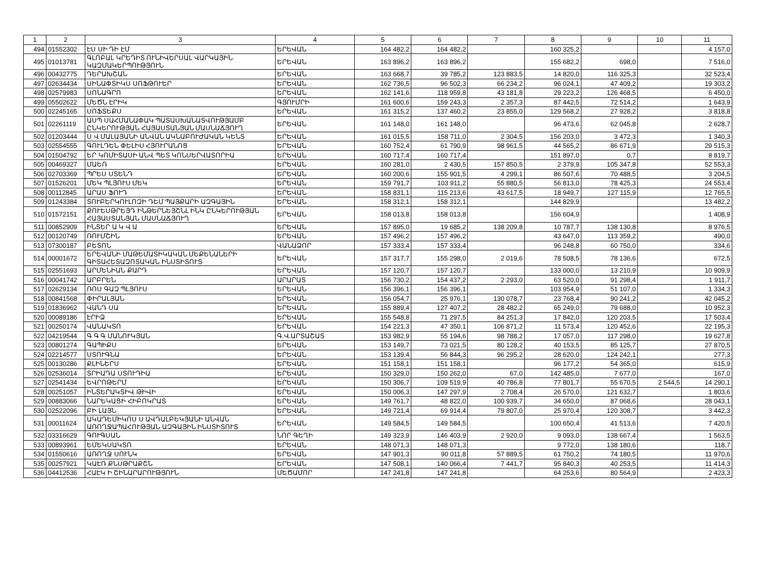| 1 | 2 | 3 | 4 | 5 | 6 | 7 | 8 | 9 | 10 | 11 |
| --- | --- | --- | --- | --- | --- | --- | --- | --- | --- | --- |
| 494 | 01552302 | ԷՍ ՍԻ ԴԻ ԷՄ | ԵՐԵՎԱՆ | 164 482,2 | 164 482,2 | | 160 325,2 | | | 4 157,0 |
| 495 | 01013781 | ԳԼՈԲԱԼ ԿՐԵԴԻՏ ՈՒՆԻՎԵՐՍԱԼ ՎԱՐԿԱՅԻՆ ԿԱԶՄԱԿԵՐՊՈՒԹՅՈՒՆ | ԵՐԵՎԱՆ | 163 896,2 | 163 896,2 | | 155 682,2 | 698,0 | | 7 516,0 |
| 496 | 00432775 | ԴԵՐԱԽՇԱՆ | ԵՐԵՎԱՆ | 163 668,7 | 39 785,2 | 123 883,5 | 14 820,0 | 116 325,3 | | 32 523,4 |
| 497 | 02634434 | ՍԻՆԱՓՏԻԿՍ ՍՈՖԹՈՒԵՐ | ԵՐԵՎԱՆ | 162 736,5 | 96 502,3 | 66 234,2 | 96 024,1 | 47 409,2 | | 19 303,2 |
| 498 | 02579983 | ՍՈՆԱԳՐՈ | ԵՐԵՎԱՆ | 162 141,6 | 118 959,8 | 43 181,8 | 29 223,2 | 126 468,5 | | 6 450,0 |
| 499 | 05502622 | ՄԵԾՆ ԷՐԻԿ | ԳՅՈՒՄՐԻ | 161 600,6 | 159 243,3 | 2 357,3 | 87 442,5 | 72 514,2 | | 1 643,9 |
| 500 | 02245165 | ՍՈՖՏԵՔՍ | ԵՐԵՎԱՆ | 161 315,2 | 137 460,2 | 23 855,0 | 129 568,2 | 27 928,2 | | 3 818,8 |
| 501 | 02261119 | ԱՍՊ ՍԱՀՄԱՆԱՓԱԿ ՊԱՏԱՍԽԱՆԱՏՎՈՒԹՅԱՄԲ ԸՆԿԵՐՈՒԹՅԱՆ ՀԱՅԱՍՏԱՆՅԱՆ ՄԱՍՆԱՃՅՈՒՂ | ԵՐԵՎԱՆ | 161 148,0 | 161 148,0 | | 96 473,6 | 62 045,8 | | 2 628,7 |
| 502 | 01203444 | Ս Վ ՄԱԼԱՅԱՆԻ ԱՆՎԱՆ ԱԿՆԱԲՈՒԺԱԿԱՆ ԿԵՆՏ | ԵՐԵՎԱՆ | 161 015,5 | 158 711,0 | 2 304,5 | 156 203,0 | 3 472,3 | | 1 340,3 |
| 503 | 02554555 | ԳՈՒԼԴԵՆ ՓԵԼԻՍ ՀՅՈՒՐԱՆՈՑ | ԵՐԵՎԱՆ | 160 752,4 | 61 790,9 | 98 961,5 | 44 565,2 | 86 671,9 | | 29 515,3 |
| 504 | 01504792 | ԵՐ ԿՈՄԻՏԱՍԻ ԱՆՎ ՊԵՏ ԿՈՆՍԵՐՎԱՏՈՐԻԱ | ԵՐԵՎԱՆ | 160 717,4 | 160 717,4 | | 151 897,0 | 0,7 | | 8 819,7 |
| 505 | 00469327 | ՄԱԵՌ | ԵՐԵՎԱՆ | 160 281,0 | 2 430,5 | 157 850,5 | 2 379,9 | 105 347,8 | | 52 553,3 |
| 506 | 02703369 | ՊՐԵՍ ՍՏԵՆԴ | ԵՐԵՎԱՆ | 160 200,6 | 155 901,5 | 4 299,1 | 86 507,6 | 70 488,5 | | 3 204,5 |
| 507 | 01526201 | ՄԵԿ ՊԼՅՈՒՍ ՄԵԿ | ԵՐԵՎԱՆ | 159 791,7 | 103 911,2 | 55 880,5 | 56 813,0 | 78 425,3 | | 24 553,4 |
| 508 | 00112845 | ԱՐԱՍ ՖՈՒԴ | ԵՐԵՎԱՆ | 158 831,1 | 115 213,6 | 43 617,5 | 18 949,7 | 127 115,9 | | 12 765,5 |
| 509 | 01243384 | ՏՈՒԲԵՐԿՈՒԼՈԶԻ ԴԵՄ ՊԱՅՔԱՐԻ ԱԶԳԱՅԻՆ | ԵՐԵՎԱՆ | 158 312,1 | 158 312,1 | | 144 829,9 | | | 13 482,2 |
| 510 | 01572151 | ՔՈՒԵՍԹՐԵՅԴ ԻՆԹԵՐՆԵՅՇՆԼ ԻՆԿ ԸՆԿԵՐՈՒԹՅԱՆ ՀԱՅԱՍՏԱՆՅԱՆ ՄԱՍՆԱՃՅՈՒՂ | ԵՐԵՎԱՆ | 158 013,8 | 158 013,8 | | 156 604,9 | | | 1 408,9 |
| 511 | 00852909 | ԻՆՏԵՐ Ա Կ Վ Ա | ԵՐԵՎԱՆ | 157 895,0 | 19 685,2 | 138 209,8 | 10 787,7 | 138 130,8 | | 8 976,5 |
| 512 | 00120749 | ՌՈՒՄՇԻՆ | ԵՐԵՎԱՆ | 157 496,2 | 157 496,2 | | 43 647,0 | 113 359,2 | | 490,0 |
| 513 | 07300187 | ԲԵՏՈՆ | ՎԱՆԱՁՈՐ | 157 333,4 | 157 333,4 | | 96 248,8 | 60 750,0 | | 334,6 |
| 514 | 00001672 | ԵՐԵՎԱՆԻ ՄԱԹԵՄԱՏԻԿԱԿԱՆ ՄԵՔԵՆԱՆԵՐԻ ԳԻՏԱՀԵՏԱԶՈՏԱԿԱՆ ԻՆՍՏԻՏՈՒՏ | ԵՐԵՎԱՆ | 157 317,7 | 155 298,0 | 2 019,6 | 78 508,5 | 78 136,6 | | 672,5 |
| 515 | 02551693 | ԱՐՄԵՆԻԱՆ ՔԱՐԴ | ԵՐԵՎԱՆ | 157 120,7 | 157 120,7 | | 133 000,0 | 13 210,9 | | 10 909,9 |
| 516 | 00041742 | ԱՐԲՐԵՆ | ԱՐԱՐԱՏ | 156 730,2 | 154 437,2 | 2 293,0 | 63 520,0 | 91 298,4 | | 1 911,7 |
| 517 | 02629134 | ՌՈՍ ԳԱԶ ՊԼՅՈՒՍ | ԵՐԵՎԱՆ | 156 396,1 | 156 396,1 | | 103 954,9 | 51 107,0 | | 1 334,3 |
| 518 | 00841568 | ՓԻՐԱԼՅԱՆ | ԵՐԵՎԱՆ | 156 054,7 | 25 976,1 | 130 078,7 | 23 768,4 | 90 241,2 | | 42 045,2 |
| 519 | 01836962 | ՎԱՆԴ ՍԱ | ԵՐԵՎԱՆ | 155 889,4 | 127 407,2 | 28 482,2 | 65 249,0 | 79 688,0 | | 10 952,3 |
| 520 | 00089186 | ԷՐԻՁ | ԵՐԵՎԱՆ | 155 548,8 | 71 297,5 | 84 251,3 | 17 842,0 | 120 203,5 | | 17 503,4 |
| 521 | 00250174 | ՎԱՆԱԿՏՈ | ԵՐԵՎԱՆ | 154 221,3 | 47 350,1 | 106 871,2 | 11 573,4 | 120 452,6 | | 22 195,3 |
| 522 | 04219544 | Գ Գ Գ ՄԱՆՈՒԿՅԱՆ | Գ.Վ.ԱՐՏԱՇԱՏ | 153 982,9 | 55 194,6 | 98 788,2 | 17 057,0 | 117 298,0 | | 19 627,8 |
| 523 | 00801274 | ԳԱՊԻՔՍ | ԵՐԵՎԱՆ | 153 149,7 | 73 021,5 | 80 128,2 | 40 153,5 | 85 125,7 | | 27 870,5 |
| 524 | 02214577 | ՍՏՈՒԳՆԱ | ԵՐԵՎԱՆ | 153 139,4 | 56 844,3 | 96 295,2 | 28 620,0 | 124 242,1 | | 277,3 |
| 525 | 00130286 | ՔԼԻՆԵՐՍ | ԵՐԵՎԱՆ | 151 158,1 | 151 158,1 | | 96 177,2 | 54 365,0 | | 615,9 |
| 526 | 02536014 | ՏՐԻԱԴԱ ՍՏՈՒԴԻԱ | ԵՐԵՎԱՆ | 150 329,0 | 150 262,0 | 67,0 | 142 485,0 | 7 677,0 | | 167,0 |
| 527 | 02541434 | ԵՎՐՈԹԵՐՄ | ԵՐԵՎԱՆ | 150 306,7 | 109 519,9 | 40 786,8 | 77 801,7 | 55 670,5 | 2 544,5 | 14 290,1 |
| 528 | 00251057 | ԻՆՏԵՐԱԿՏԻՎ ԹԻՎԻ | ԵՐԵՎԱՆ | 150 006,3 | 147 297,9 | 2 708,4 | 26 570,0 | 121 632,7 | | 1 803,6 |
| 529 | 00883066 | ՆԱՐԵԿԱՑԻ ՀԻԲՈԿՐԱՏ | ԵՐԵՎԱՆ | 149 761,7 | 48 822,0 | 100 939,7 | 34 650,0 | 87 068,6 | | 28 043,1 |
| 530 | 02522096 | ԲԻ ԼԱՅՆ | ԵՐԵՎԱՆ | 149 721,4 | 69 914,4 | 79 807,0 | 25 970,4 | 120 308,7 | | 3 442,3 |
| 531 | 00011624 | ԱԿԱԴԵՄԻԿՈՍ Ս ԱՎԴԱԼԲԵԿՅԱՆԻ ԱՆՎԱՆ ԱՌՈՂՋԱՊԱՀՈՒԹՅԱՆ ԱԶԳԱՅԻՆ ԻՆՍՏԻՏՈՒՏ | ԵՐԵՎԱՆ | 149 584,5 | 149 584,5 | | 100 650,4 | 41 513,6 | | 7 420,5 |
| 532 | 03316629 | ԳՈՒԳՍԱՆ | ՆՈՐ ԳԵՂԻ | 149 323,9 | 146 403,9 | 2 920,0 | 9 093,0 | 138 667,4 | | 1 563,5 |
| 533 | 00893961 | ԵՄԵԿՍԱԿՏՈ | ԵՐԵՎԱՆ | 148 071,3 | 148 071,3 | | 9 772,0 | 138 180,6 | | 118,7 |
| 534 | 01550616 | ԱՌՈՂՋ ՍՈՒՆԿ | ԵՐԵՎԱՆ | 147 901,3 | 90 011,8 | 57 889,5 | 61 750,2 | 74 180,5 | | 11 970,6 |
| 535 | 00257921 | ԿԱԷՌ ՔՆՍԹՐԱՔՇՆ | ԵՐԵՎԱՆ | 147 508,1 | 140 066,4 | 7 441,7 | 95 840,3 | 40 253,5 | | 11 414,3 |
| 536 | 04412536 | ՀԱԷԿ Ի ՇԻՆԱՐԱՐՈՒԹՅՈՒՆ | ՄԵԾԱՄՈՐ | 147 241,8 | 147 241,8 | | 64 253,6 | 80 564,9 | | 2 423,3 |